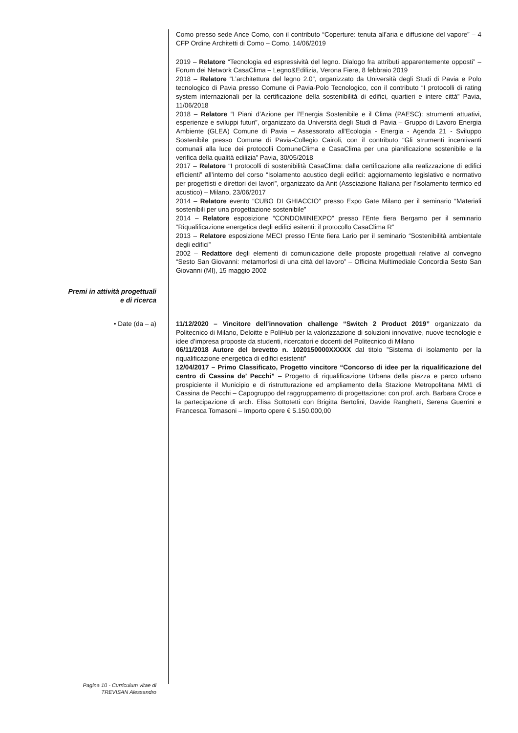Como presso sede Ance Como, con il contributo “Coperture: tenuta all’aria e diffusione del vapore” – 4 CFP Ordine Architetti di Como – Como, 14/06/2019
2019 – Relatore “Tecnologia ed espressività del legno. Dialogo fra attributi apparentemente opposti” – Forum dei Network CasaClima – Legno&Edilizia, Verona Fiere, 8 febbraio 2019
2018 – Relatore “L’architettura del legno 2.0”, organizzato da Università degli Studi di Pavia e Polo tecnologico di Pavia presso Comune di Pavia-Polo Tecnologico, con il contributo “I protocolli di rating system internazionali per la certificazione della sostenibilità di edifici, quartieri e intere città” Pavia, 11/06/2018
2018 – Relatore “I Piani d’Azione per l’Energia Sostenibile e il Clima (PAESC): strumenti attuativi, esperienze e sviluppi futuri”, organizzato da Università degli Studi di Pavia – Gruppo di Lavoro Energia Ambiente (GLEA) Comune di Pavia – Assessorato all'Ecologia - Energia - Agenda 21 - Sviluppo Sostenibile presso Comune di Pavia-Collegio Cairoli, con il contributo “Gli strumenti incentivanti comunali alla luce dei protocolli ComuneClima e CasaClima per una pianificazione sostenibile e la verifica della qualità edilizia” Pavia, 30/05/2018
2017 – Relatore “I protocolli di sostenibilità CasaClima: dalla certificazione alla realizzazione di edifici efficienti” all’interno del corso “Isolamento acustico degli edifici: aggiornamento legislativo e normativo per progettisti e direttori dei lavori”, organizzato da Anit (Assciazione Italiana per l’isolamento termico ed acustico) – Milano, 23/06/2017
2014 – Relatore evento “CUBO DI GHIACCIO” presso Expo Gate Milano per il seminario “Materiali sostenibili per una progettazione sostenibile”
2014 – Relatore esposizione “CONDOMINIEXPO” presso l’Ente fiera Bergamo per il seminario “Riqualificazione energetica degli edifici esitenti: il protocollo CasaClima R”
2013 – Relatore esposizione MECI presso l’Ente fiera Lario per il seminario “Sostenibilità ambientale degli edifici”
2002 – Redattore degli elementi di comunicazione delle proposte progettuali relative al convegno “Sesto San Giovanni: metamorfosi di una città del lavoro” – Officina Multimediale Concordia Sesto San Giovanni (MI), 15 maggio 2002
Premi in attività progettuali
e di ricerca
• Date (da – a) 11/12/2020 – Vincitore dell’innovation challenge “Switch 2 Product 2019” organizzato da Politecnico di Milano, Deloitte e PoliHub per la valorizzazione di soluzioni innovative, nuove tecnologie e idee d’impresa proposte da studenti, ricercatori e docenti del Politecnico di Milano
06/11/2018 Autore del brevetto n. 1020150000XXXXX dal titolo ”Sistema di isolamento per la riqualificazione energetica di edifici esistenti”
12/04/2017 – Primo Classificato, Progetto vincitore “Concorso di idee per la riqualificazione del centro di Cassina de’ Pecchi” – Progetto di riqualificazione Urbana della piazza e parco urbano prospiciente il Municipio e di ristrutturazione ed ampliamento della Stazione Metropolitana MM1 di Cassina de Pecchi – Capogruppo del raggruppamento di progettazione: con prof. arch. Barbara Croce e la partecipazione di arch. Elisa Sottotetti con Brigitta Bertolini, Davide Ranghetti, Serena Guerrini e Francesca Tomasoni – Importo opere € 5.150.000,00
Pagina 10 - Curriculum vitae di
TREVISAN Alessandro